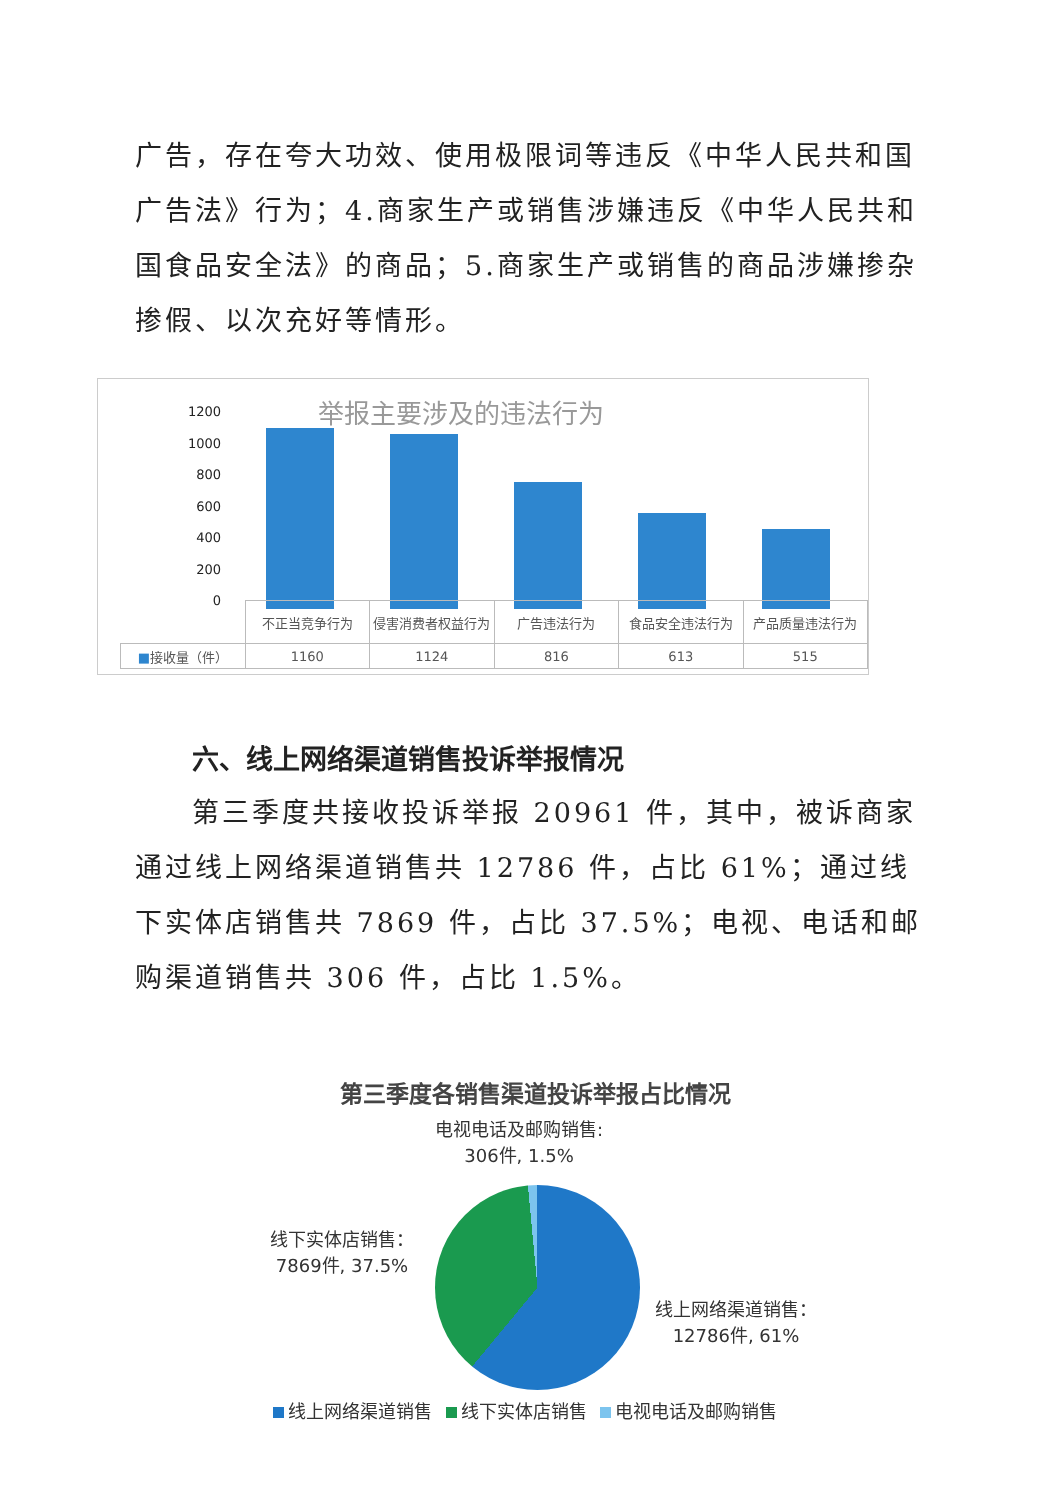广告，存在夸大功效、使用极限词等违反《中华人民共和国广告法》行为；4.商家生产或销售涉嫌违反《中华人民共和国食品安全法》的商品；5.商家生产或销售的商品涉嫌掺杂掺假、以次充好等情形。
举报主要涉及的违法行为
1200
1000
800
600
400
200
0
| | 不正当竞争行为 | 侵害消费者权益行为 | 广告违法行为 | 食品安全违法行为 | 产品质量违法行为 |
| --- | --- | --- | --- | --- | --- |
| ■ 接收量（件） | 1160 | 1124 | 816 | 613 | 515 |
六、线上网络渠道销售投诉举报情况
第三季度共接收投诉举报 20961 件，其中，被诉商家通过线上网络渠道销售共 12786 件，占比 61%；通过线下实体店销售共 7869 件，占比 37.5%；电视、电话和邮购渠道销售共 306 件，占比 1.5%。
第三季度各销售渠道投诉举报占比情况
电视电话及邮购销售:
306件, 1.5%
线下实体店销售：
7869件, 37.5%
线上网络渠道销售：
12786件, 61%
线上网络渠道销售 线下实体店销售 电视电话及邮购销售